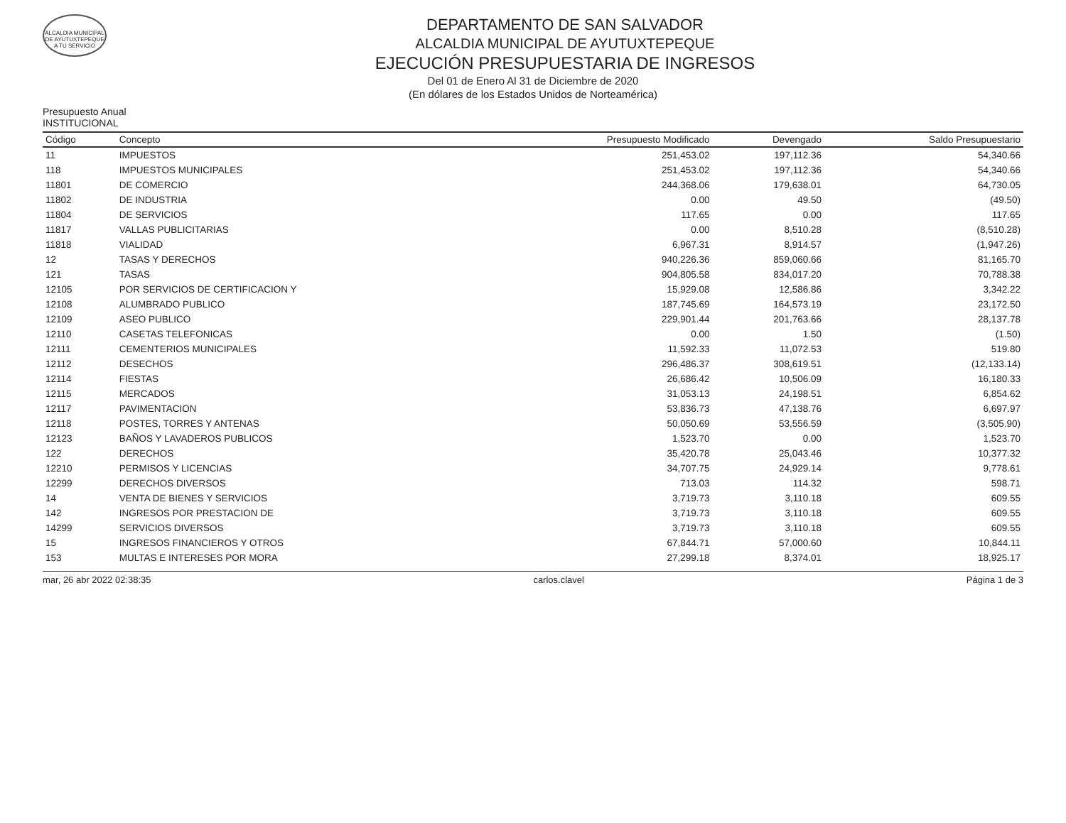ALCALDIA MUNICIPAL DE AYUTUXTEPEQUE
A TU SERVICIO
DEPARTAMENTO DE SAN SALVADOR
ALCALDIA MUNICIPAL DE AYUTUXTEPEQUE
EJECUCIÓN PRESUPUESTARIA DE INGRESOS
Del 01 de Enero Al 31 de Diciembre de 2020
(En dólares de los Estados Unidos de Norteamérica)
Presupuesto Anual
INSTITUCIONAL
| Código | Concepto | Presupuesto Modificado | Devengado | Saldo Presupuestario |
| --- | --- | --- | --- | --- |
| 11 | IMPUESTOS | 251,453.02 | 197,112.36 | 54,340.66 |
| 118 | IMPUESTOS MUNICIPALES | 251,453.02 | 197,112.36 | 54,340.66 |
| 11801 | DE COMERCIO | 244,368.06 | 179,638.01 | 64,730.05 |
| 11802 | DE INDUSTRIA | 0.00 | 49.50 | (49.50) |
| 11804 | DE SERVICIOS | 117.65 | 0.00 | 117.65 |
| 11817 | VALLAS PUBLICITARIAS | 0.00 | 8,510.28 | (8,510.28) |
| 11818 | VIALIDAD | 6,967.31 | 8,914.57 | (1,947.26) |
| 12 | TASAS Y DERECHOS | 940,226.36 | 859,060.66 | 81,165.70 |
| 121 | TASAS | 904,805.58 | 834,017.20 | 70,788.38 |
| 12105 | POR SERVICIOS DE CERTIFICACION Y | 15,929.08 | 12,586.86 | 3,342.22 |
| 12108 | ALUMBRADO PUBLICO | 187,745.69 | 164,573.19 | 23,172.50 |
| 12109 | ASEO PUBLICO | 229,901.44 | 201,763.66 | 28,137.78 |
| 12110 | CASETAS TELEFONICAS | 0.00 | 1.50 | (1.50) |
| 12111 | CEMENTERIOS MUNICIPALES | 11,592.33 | 11,072.53 | 519.80 |
| 12112 | DESECHOS | 296,486.37 | 308,619.51 | (12,133.14) |
| 12114 | FIESTAS | 26,686.42 | 10,506.09 | 16,180.33 |
| 12115 | MERCADOS | 31,053.13 | 24,198.51 | 6,854.62 |
| 12117 | PAVIMENTACION | 53,836.73 | 47,138.76 | 6,697.97 |
| 12118 | POSTES, TORRES Y ANTENAS | 50,050.69 | 53,556.59 | (3,505.90) |
| 12123 | BAÑOS Y LAVADEROS PUBLICOS | 1,523.70 | 0.00 | 1,523.70 |
| 122 | DERECHOS | 35,420.78 | 25,043.46 | 10,377.32 |
| 12210 | PERMISOS Y LICENCIAS | 34,707.75 | 24,929.14 | 9,778.61 |
| 12299 | DERECHOS DIVERSOS | 713.03 | 114.32 | 598.71 |
| 14 | VENTA DE BIENES Y SERVICIOS | 3,719.73 | 3,110.18 | 609.55 |
| 142 | INGRESOS POR PRESTACION DE | 3,719.73 | 3,110.18 | 609.55 |
| 14299 | SERVICIOS DIVERSOS | 3,719.73 | 3,110.18 | 609.55 |
| 15 | INGRESOS FINANCIEROS Y OTROS | 67,844.71 | 57,000.60 | 10,844.11 |
| 153 | MULTAS E INTERESES POR MORA | 27,299.18 | 8,374.01 | 18,925.17 |
mar, 26 abr 2022 02:38:35 carlos.clavel Página 1 de 3